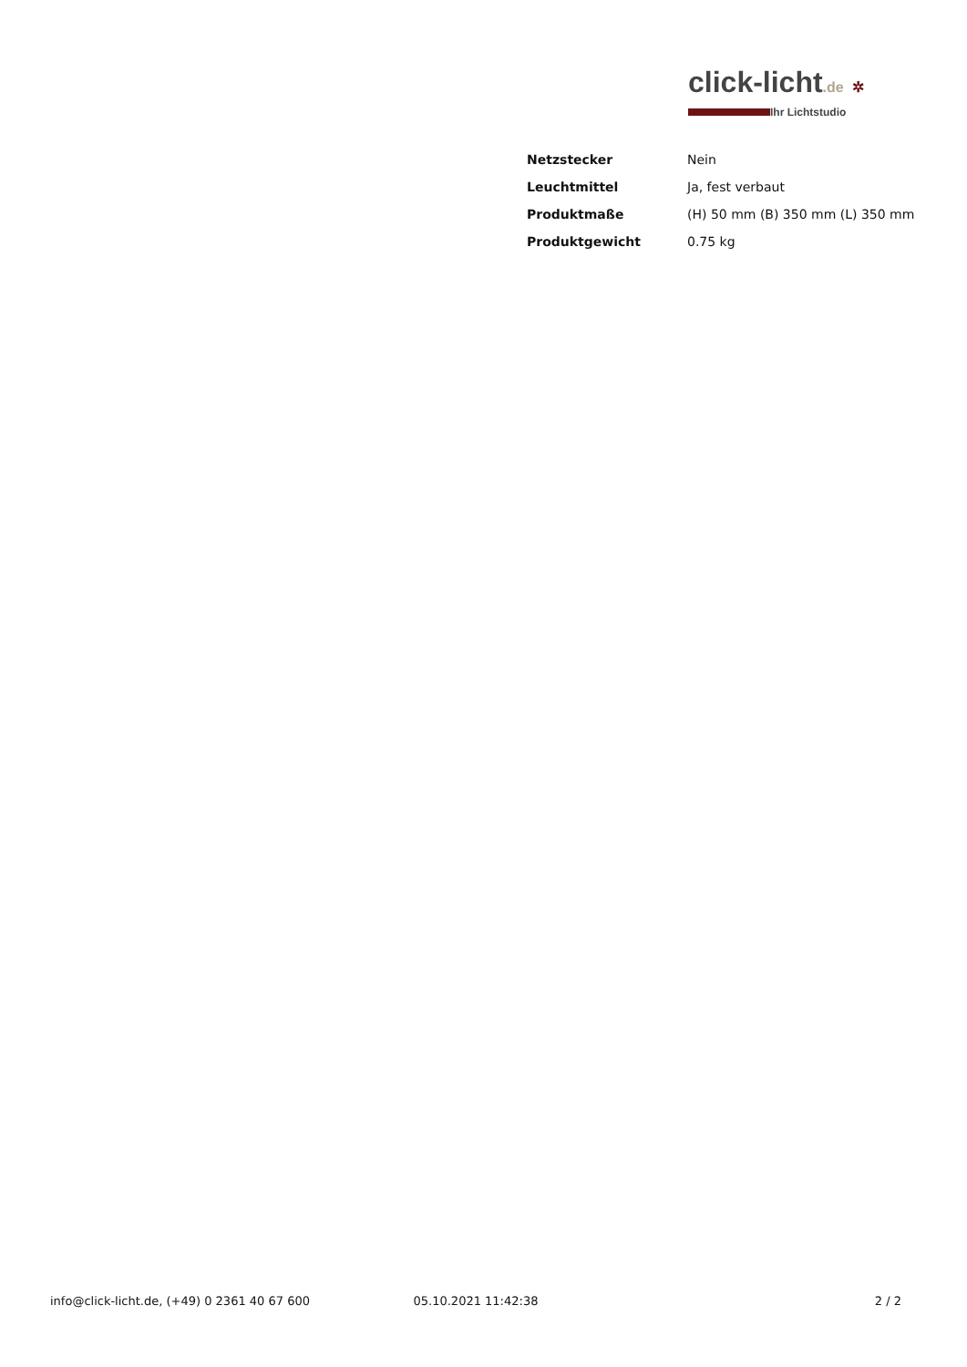click-licht.de ✲
Ihr Lichtstudio
| Netzstecker | Nein |
| Leuchtmittel | Ja, fest verbaut |
| Produktmaße | (H) 50 mm (B) 350 mm (L) 350 mm |
| Produktgewicht | 0.75 kg |
info@click-licht.de, (+49) 0 2361 40 67 600
05.10.2021 11:42:38 2 / 2